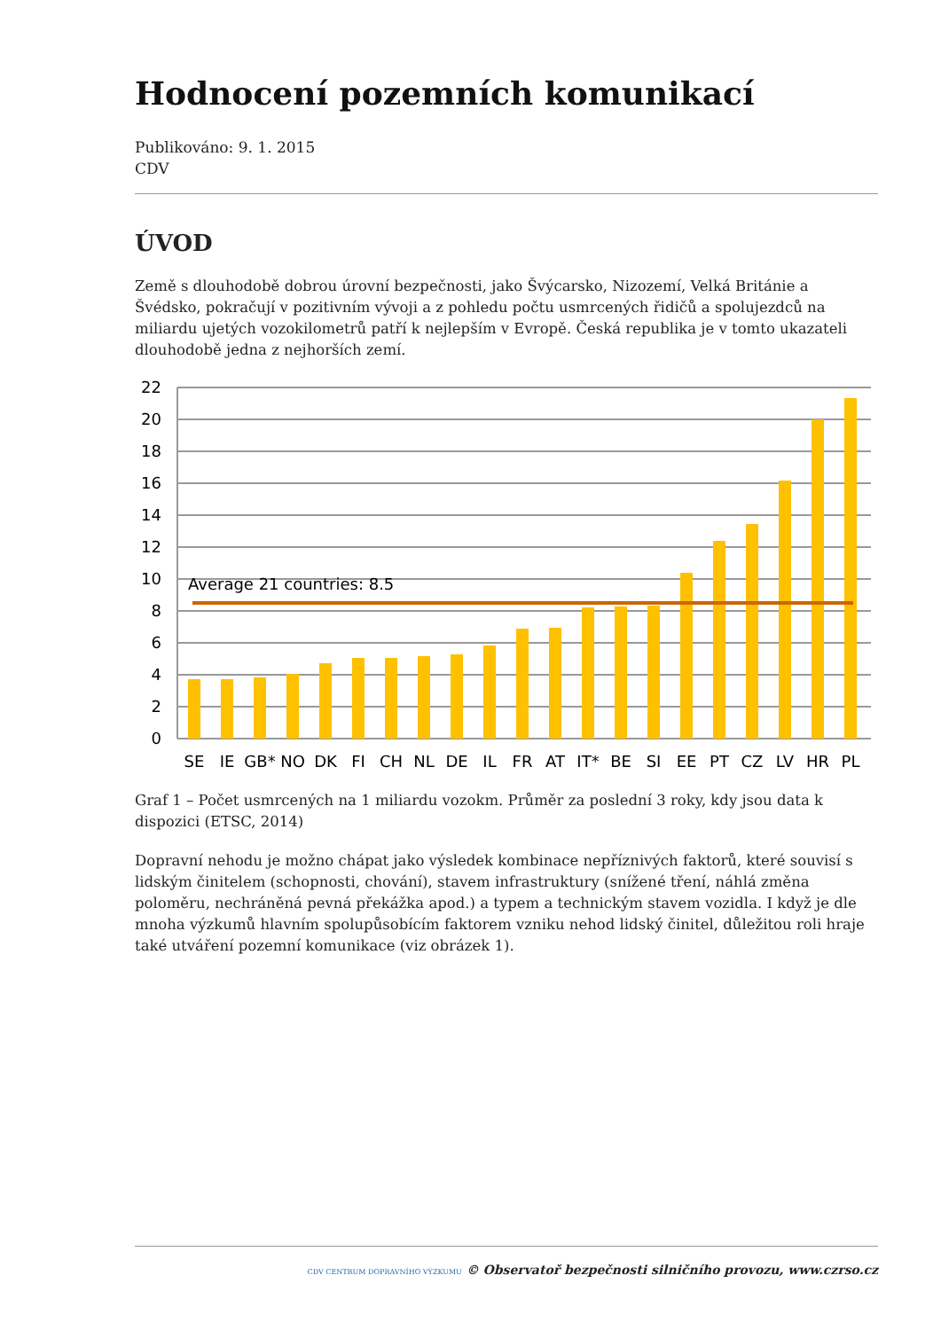Hodnocení pozemních komunikací
Publikováno: 9. 1. 2015
CDV
ÚVOD
Země s dlouhodobě dobrou úrovní bezpečnosti, jako Švýcarsko, Nizozemí, Velká Británie a Švédsko, pokračují v pozitivním vývoji a z pohledu počtu usmrcených řidičů a spolujezdců na miliardu ujetých vozokilometrů patří k nejlepším v Evropě. Česká republika je v tomto ukazateli dlouhodobě jedna z nejhorších zemí.
22
20
18
16
14
12
10
8
6
4
2
0
Average 21 countries: 8.5
SE
IE
GB*
NO
DK
FI
CH
NL
DE
IL
FR
AT
IT*
BE
SI
EE
PT
CZ
LV
HR
PL
Graf 1 – Počet usmrcených na 1 miliardu vozokm. Průměr za poslední 3 roky, kdy jsou data k dispozici (ETSC, 2014)
Dopravní nehodu je možno chápat jako výsledek kombinace nepříznivých faktorů, které souvisí s lidským činitelem (schopnosti, chování), stavem infrastruktury (snížené tření, náhlá změna poloměru, nechráněná pevná překážka apod.) a typem a technickým stavem vozidla. I když je dle mnoha výzkumů hlavním spolupůsobícím faktorem vzniku nehod lidský činitel, důležitou roli hraje také utváření pozemní komunikace (viz obrázek 1).
CDV CENTRUM DOPRAVNÍHO VÝZKUMU © Observatoř bezpečnosti silničního provozu, www.czrso.cz